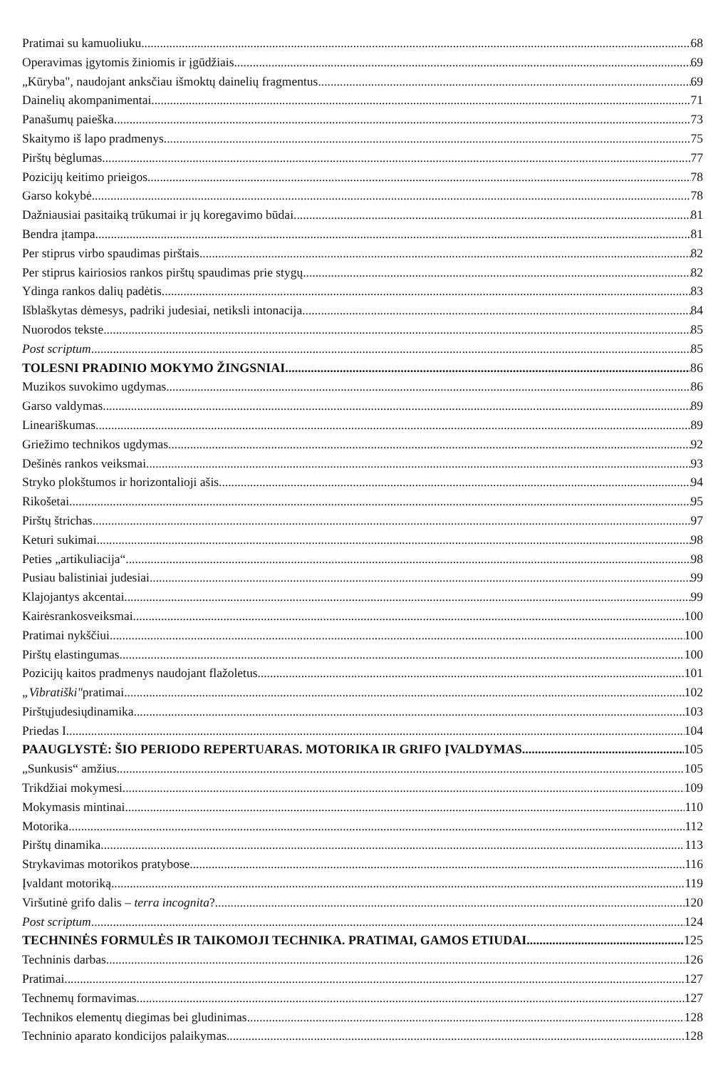Pratimai su kamuoliuku 68
Operavimas įgytomis žiniomis ir įgūdžiais 69
„Kūryba", naudojant anksčiau išmoktų dainelių fragmentus 69
Dainelių akompanimentai 71
Panašumų paieška 73
Skaitymo iš lapo pradmenys 75
Pirštų bėglumas 77
Pozicijų keitimo prieigos 78
Garso kokybė 78
Dažniausiai pasitaiką trūkumai ir jų koregavimo būdai 81
Bendra įtampa 81
Per stiprus virbo spaudimas pirštais 82
Per stiprus kairiosios rankos pirštų spaudimas prie stygų 82
Ydinga rankos dalių padėtis 83
Išblaškytas dėmesys, padriki judesiai, netiksli intonacija 84
Nuorodos tekste 85
Post scriptum 85
TOLESNI PRADINIO MOKYMO ŽINGSNIAI 86
Muzikos suvokimo ugdymas 86
Garso valdymas 89
Lineariškumas 89
Griežimo technikos ugdymas 92
Dešinės rankos veiksmai 93
Stryko plokštumos ir horizontalioji ašis 94
Rikošetai 95
Pirštų štrichas 97
Keturi sukimai 98
Peties „artikuliacija“ 98
Pusiau balistiniai judesiai 99
Klajojantys akcentai 99
Kairėsrankosveiksmai 100
Pratimai nykščiui 100
Pirštų elastingumas 100
Pozicijų kaitos pradmenys naudojant flažoletus 101
„Vibratiški"pratimai 102
Pirštųjudesiųdinamika 103
Priedas I 104
PAAUGLYSTĖ: ŠIO PERIODO REPERTUARAS. MOTORIKA IR GRIFO ĮVALDYMAS 105
„Sunkusis“ amžius 105
Trikdžiai mokymesi 109
Mokymasis mintinai 110
Motorika 112
Pirštų dinamika 113
Strykavimas motorikos pratybose 116
Įvaldant motoriką 119
Viršutinė grifo dalis – terra incognita? 120
Post scriptum 124
TECHNINĖS FORMULĖS IR TAIKOMOJI TECHNIKA. PRATIMAI, GAMOS ETIUDAI 125
Techninis darbas 126
Pratimai 127
Technemų formavimas 127
Technikos elementų diegimas bei gludinimas 128
Techninio aparato kondicijos palaikymas 128